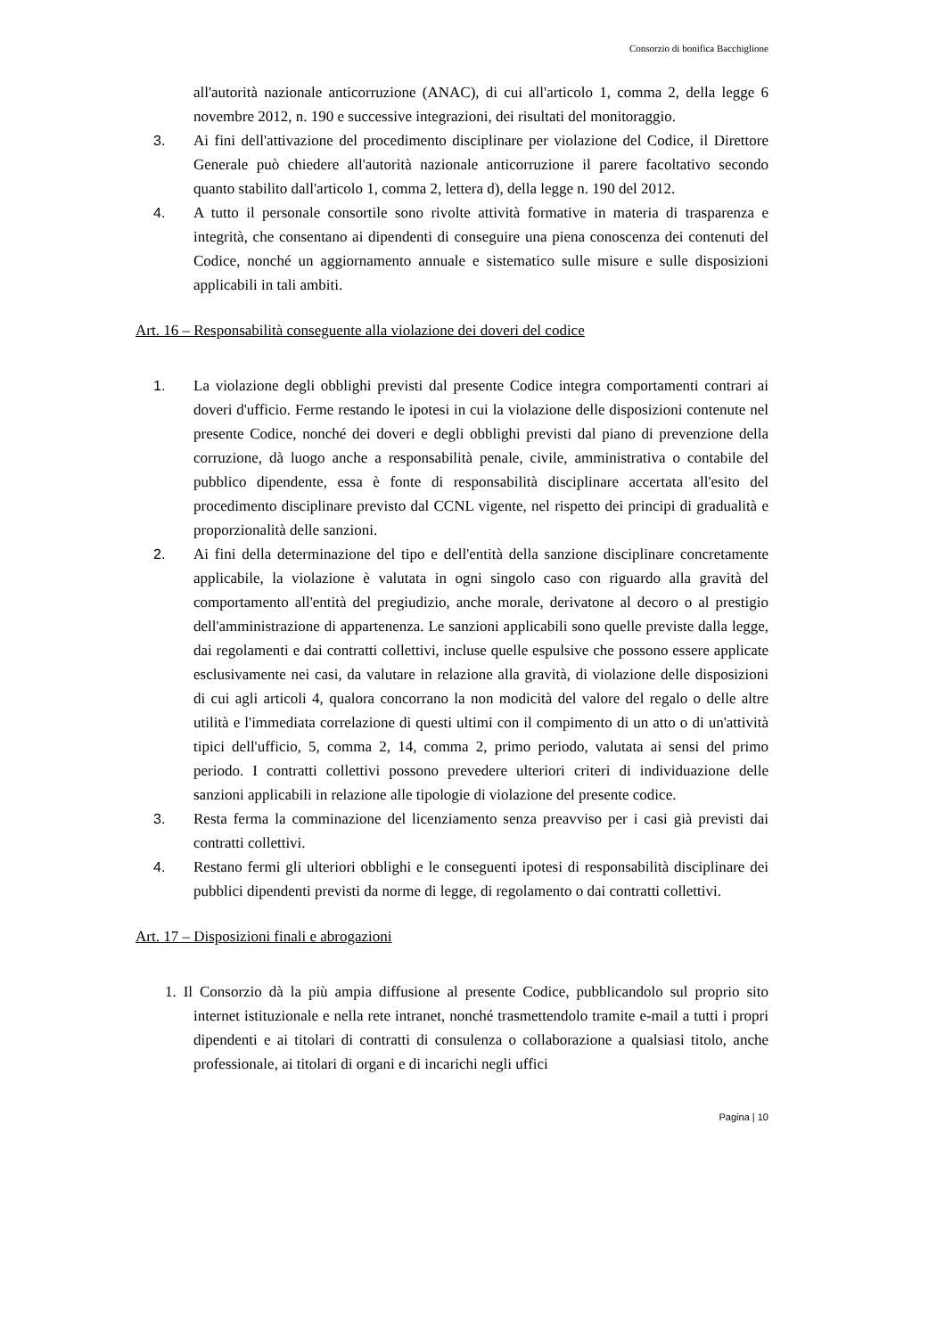Consorzio di bonifica Bacchiglione
all'autorità nazionale anticorruzione (ANAC), di cui all'articolo 1, comma 2, della legge 6 novembre 2012, n. 190 e successive integrazioni, dei risultati del monitoraggio.
3. Ai fini dell'attivazione del procedimento disciplinare per violazione del Codice, il Direttore Generale può chiedere all'autorità nazionale anticorruzione il parere facoltativo secondo quanto stabilito dall'articolo 1, comma 2, lettera d), della legge n. 190 del 2012.
4. A tutto il personale consortile sono rivolte attività formative in materia di trasparenza e integrità, che consentano ai dipendenti di conseguire una piena conoscenza dei contenuti del Codice, nonché un aggiornamento annuale e sistematico sulle misure e sulle disposizioni applicabili in tali ambiti.
Art. 16 – Responsabilità conseguente alla violazione dei doveri del codice
1. La violazione degli obblighi previsti dal presente Codice integra comportamenti contrari ai doveri d'ufficio. Ferme restando le ipotesi in cui la violazione delle disposizioni contenute nel presente Codice, nonché dei doveri e degli obblighi previsti dal piano di prevenzione della corruzione, dà luogo anche a responsabilità penale, civile, amministrativa o contabile del pubblico dipendente, essa è fonte di responsabilità disciplinare accertata all'esito del procedimento disciplinare previsto dal CCNL vigente, nel rispetto dei principi di gradualità e proporzionalità delle sanzioni.
2. Ai fini della determinazione del tipo e dell'entità della sanzione disciplinare concretamente applicabile, la violazione è valutata in ogni singolo caso con riguardo alla gravità del comportamento all'entità del pregiudizio, anche morale, derivatone al decoro o al prestigio dell'amministrazione di appartenenza. Le sanzioni applicabili sono quelle previste dalla legge, dai regolamenti e dai contratti collettivi, incluse quelle espulsive che possono essere applicate esclusivamente nei casi, da valutare in relazione alla gravità, di violazione delle disposizioni di cui agli articoli 4, qualora concorrano la non modicità del valore del regalo o delle altre utilità e l'immediata correlazione di questi ultimi con il compimento di un atto o di un'attività tipici dell'ufficio, 5, comma 2, 14, comma 2, primo periodo, valutata ai sensi del primo periodo. I contratti collettivi possono prevedere ulteriori criteri di individuazione delle sanzioni applicabili in relazione alle tipologie di violazione del presente codice.
3. Resta ferma la comminazione del licenziamento senza preavviso per i casi già previsti dai contratti collettivi.
4. Restano fermi gli ulteriori obblighi e le conseguenti ipotesi di responsabilità disciplinare dei pubblici dipendenti previsti da norme di legge, di regolamento o dai contratti collettivi.
Art. 17 – Disposizioni finali e abrogazioni
1. Il Consorzio dà la più ampia diffusione al presente Codice, pubblicandolo sul proprio sito internet istituzionale e nella rete intranet, nonché trasmettendolo tramite e-mail a tutti i propri dipendenti e ai titolari di contratti di consulenza o collaborazione a qualsiasi titolo, anche professionale, ai titolari di organi e di incarichi negli uffici
Pagina | 10